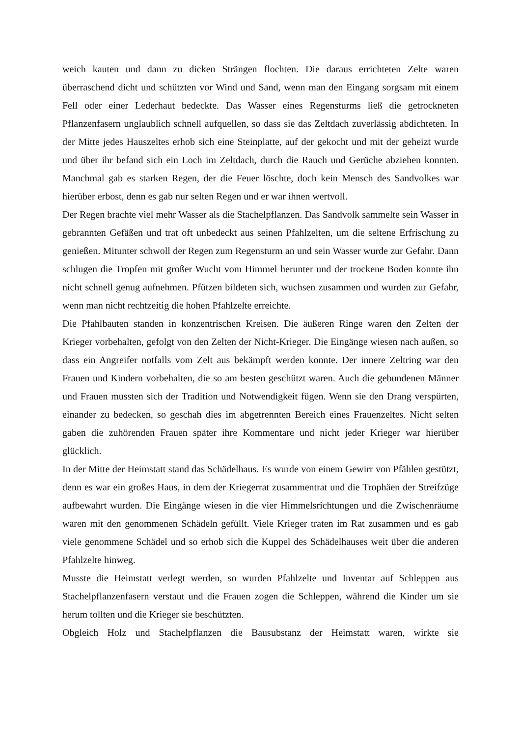weich kauten und dann zu dicken Strängen flochten. Die daraus errichteten Zelte waren überraschend dicht und schützten vor Wind und Sand, wenn man den Eingang sorgsam mit einem Fell oder einer Lederhaut bedeckte. Das Wasser eines Regensturms ließ die getrockneten Pflanzenfasern unglaublich schnell aufquellen, so dass sie das Zeltdach zuverlässig abdichteten. In der Mitte jedes Hauszeltes erhob sich eine Steinplatte, auf der gekocht und mit der geheizt wurde und über ihr befand sich ein Loch im Zeltdach, durch die Rauch und Gerüche abziehen konnten. Manchmal gab es starken Regen, der die Feuer löschte, doch kein Mensch des Sandvolkes war hierüber erbost, denn es gab nur selten Regen und er war ihnen wertvoll.
Der Regen brachte viel mehr Wasser als die Stachelpflanzen. Das Sandvolk sammelte sein Wasser in gebrannten Gefäßen und trat oft unbedeckt aus seinen Pfahlzelten, um die seltene Erfrischung zu genießen. Mitunter schwoll der Regen zum Regensturm an und sein Wasser wurde zur Gefahr. Dann schlugen die Tropfen mit großer Wucht vom Himmel herunter und der trockene Boden konnte ihn nicht schnell genug aufnehmen. Pfützen bildeten sich, wuchsen zusammen und wurden zur Gefahr, wenn man nicht rechtzeitig die hohen Pfahlzelte erreichte.
Die Pfahlbauten standen in konzentrischen Kreisen. Die äußeren Ringe waren den Zelten der Krieger vorbehalten, gefolgt von den Zelten der Nicht-Krieger. Die Eingänge wiesen nach außen, so dass ein Angreifer notfalls vom Zelt aus bekämpft werden konnte. Der innere Zeltring war den Frauen und Kindern vorbehalten, die so am besten geschützt waren. Auch die gebundenen Männer und Frauen mussten sich der Tradition und Notwendigkeit fügen. Wenn sie den Drang verspürten, einander zu bedecken, so geschah dies im abgetrennten Bereich eines Frauenzeltes. Nicht selten gaben die zuhörenden Frauen später ihre Kommentare und nicht jeder Krieger war hierüber glücklich.
In der Mitte der Heimstatt stand das Schädelhaus. Es wurde von einem Gewirr von Pfählen gestützt, denn es war ein großes Haus, in dem der Kriegerrat zusammentrat und die Trophäen der Streifzüge aufbewahrt wurden. Die Eingänge wiesen in die vier Himmelsrichtungen und die Zwischenräume waren mit den genommenen Schädeln gefüllt. Viele Krieger traten im Rat zusammen und es gab viele genommene Schädel und so erhob sich die Kuppel des Schädelhauses weit über die anderen Pfahlzelte hinweg.
Musste die Heimstatt verlegt werden, so wurden Pfahlzelte und Inventar auf Schleppen aus Stachelpflanzenfasern verstaut und die Frauen zogen die Schleppen, während die Kinder um sie herum tollten und die Krieger sie beschützten.
Obgleich Holz und Stachelpflanzen die Bausubstanz der Heimstatt waren, wirkte sie